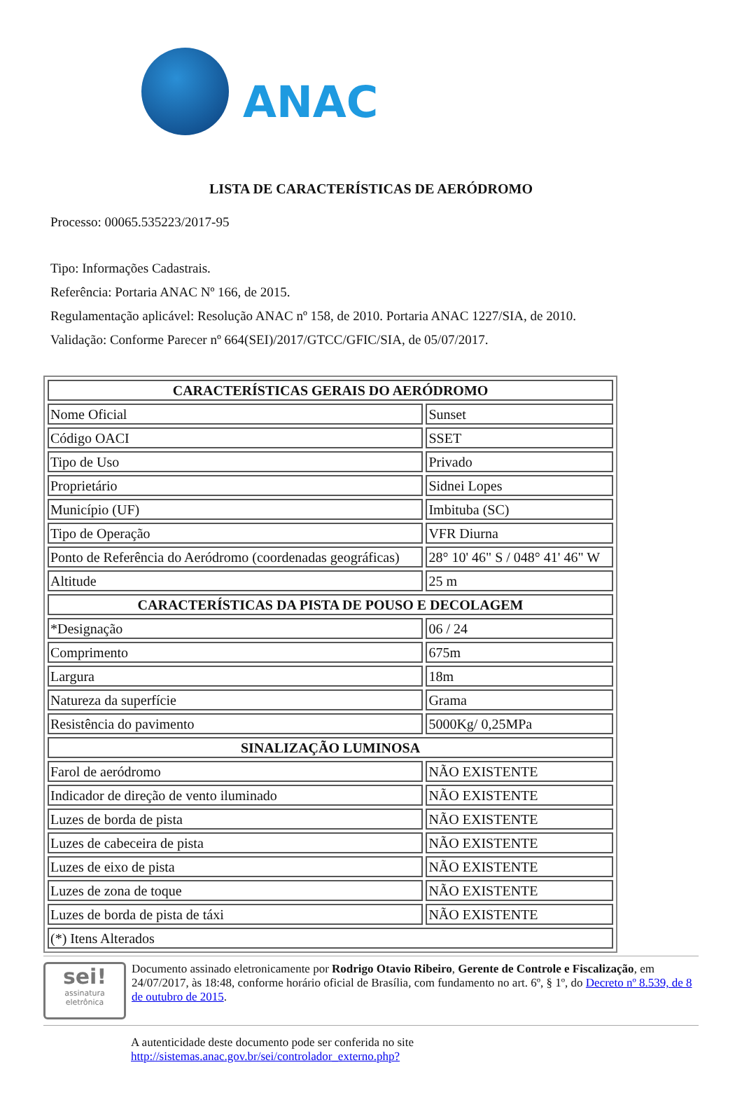ANAC
LISTA DE CARACTERÍSTICAS DE AERÓDROMO
Processo: 00065.535223/2017-95
Tipo: Informações Cadastrais.
Referência: Portaria ANAC Nº 166, de 2015.
Regulamentação aplicável: Resolução ANAC nº 158, de 2010. Portaria ANAC 1227/SIA, de 2010.
Validação: Conforme Parecer nº 664(SEI)/2017/GTCC/GFIC/SIA, de 05/07/2017.
| CARACTERÍSTICAS GERAIS DO AERÓDROMO | |
| --- | --- |
| Nome Oficial | Sunset |
| Código OACI | SSET |
| Tipo de Uso | Privado |
| Proprietário | Sidnei Lopes |
| Município (UF) | Imbituba (SC) |
| Tipo de Operação | VFR Diurna |
| Ponto de Referência do Aeródromo (coordenadas geográficas) | 28° 10' 46" S / 048° 41' 46" W |
| Altitude | 25 m |
| CARACTERÍSTICAS DA PISTA DE POUSO E DECOLAGEM | |
| *Designação | 06 / 24 |
| Comprimento | 675m |
| Largura | 18m |
| Natureza da superfície | Grama |
| Resistência do pavimento | 5000Kg/ 0,25MPa |
| SINALIZAÇÃO LUMINOSA | |
| Farol de aeródromo | NÃO EXISTENTE |
| Indicador de direção de vento iluminado | NÃO EXISTENTE |
| Luzes de borda de pista | NÃO EXISTENTE |
| Luzes de cabeceira de pista | NÃO EXISTENTE |
| Luzes de eixo de pista | NÃO EXISTENTE |
| Luzes de zona de toque | NÃO EXISTENTE |
| Luzes de borda de pista de táxi | NÃO EXISTENTE |
| (*) Itens Alterados | |
sei!
assinatura eletrônica
Documento assinado eletronicamente por Rodrigo Otavio Ribeiro, Gerente de Controle e Fiscalização, em 24/07/2017, às 18:48, conforme horário oficial de Brasília, com fundamento no art. 6º, § 1º, do Decreto nº 8.539, de 8 de outubro de 2015.
A autenticidade deste documento pode ser conferida no site
http://sistemas.anac.gov.br/sei/controlador_externo.php?